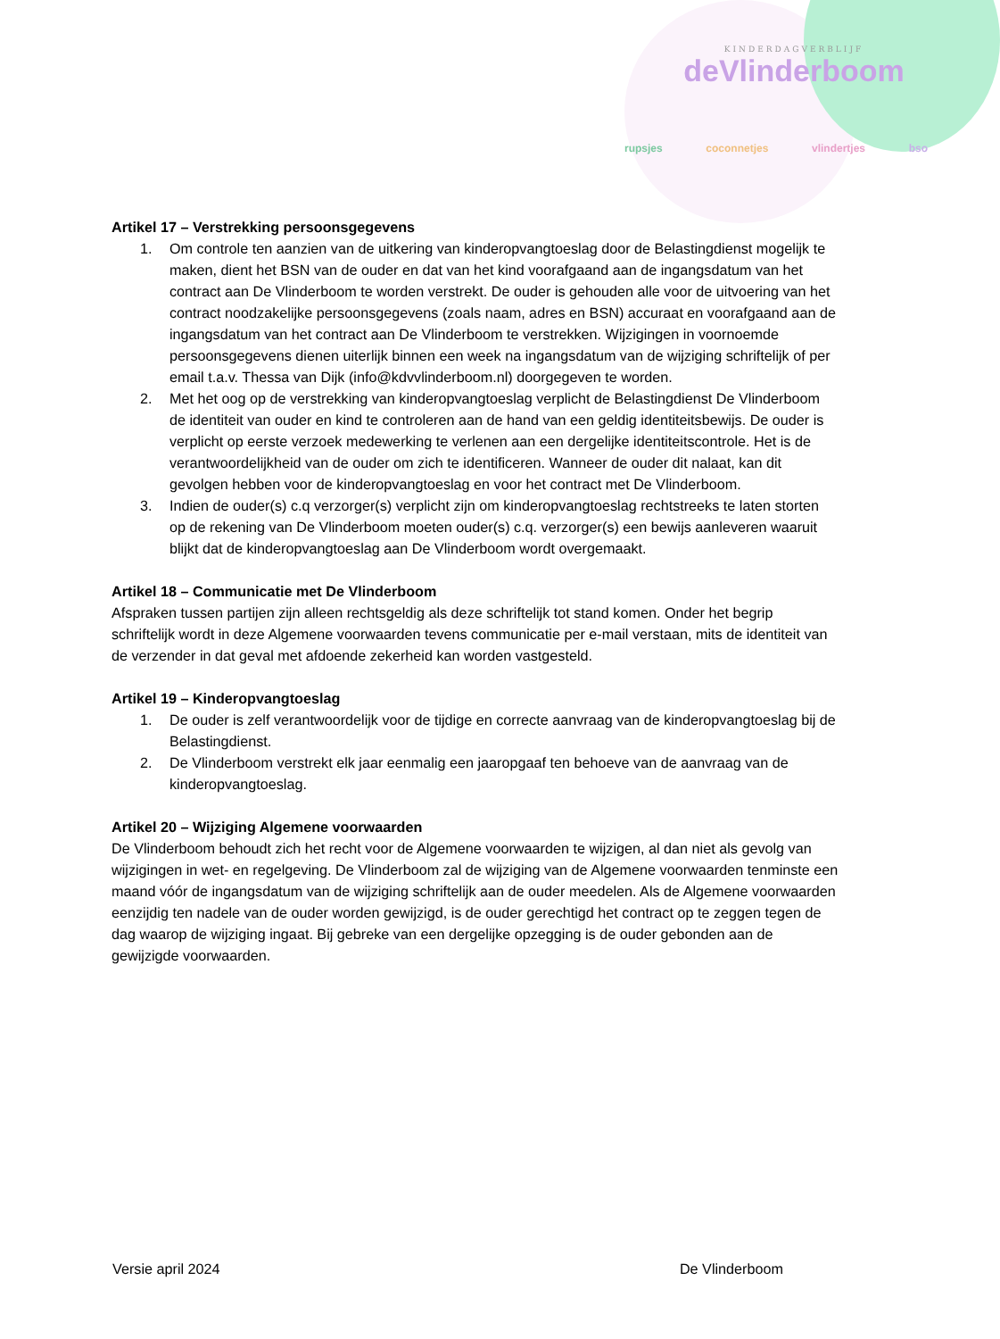KINDERDAGVERBLIJF
deVlinderboom
rupsjes coconnetjes vlindertjes bso
Artikel 17 – Verstrekking persoonsgegevens
1. Om controle ten aanzien van de uitkering van kinderopvangtoeslag door de Belastingdienst mogelijk te maken, dient het BSN van de ouder en dat van het kind voorafgaand aan de ingangsdatum van het contract aan De Vlinderboom te worden verstrekt. De ouder is gehouden alle voor de uitvoering van het contract noodzakelijke persoonsgegevens (zoals naam, adres en BSN) accuraat en voorafgaand aan de ingangsdatum van het contract aan De Vlinderboom te verstrekken. Wijzigingen in voornoemde persoonsgegevens dienen uiterlijk binnen een week na ingangsdatum van de wijziging schriftelijk of per email t.a.v. Thessa van Dijk (info@kdvvlinderboom.nl) doorgegeven te worden.
2. Met het oog op de verstrekking van kinderopvangtoeslag verplicht de Belastingdienst De Vlinderboom de identiteit van ouder en kind te controleren aan de hand van een geldig identiteitsbewijs. De ouder is verplicht op eerste verzoek medewerking te verlenen aan een dergelijke identiteitscontrole. Het is de verantwoordelijkheid van de ouder om zich te identificeren. Wanneer de ouder dit nalaat, kan dit gevolgen hebben voor de kinderopvangtoeslag en voor het contract met De Vlinderboom.
3. Indien de ouder(s) c.q verzorger(s) verplicht zijn om kinderopvangtoeslag rechtstreeks te laten storten op de rekening van De Vlinderboom moeten ouder(s) c.q. verzorger(s) een bewijs aanleveren waaruit blijkt dat de kinderopvangtoeslag aan De Vlinderboom wordt overgemaakt.
Artikel 18 – Communicatie met De Vlinderboom
Afspraken tussen partijen zijn alleen rechtsgeldig als deze schriftelijk tot stand komen. Onder het begrip schriftelijk wordt in deze Algemene voorwaarden tevens communicatie per e-mail verstaan, mits de identiteit van de verzender in dat geval met afdoende zekerheid kan worden vastgesteld.
Artikel 19 – Kinderopvangtoeslag
1. De ouder is zelf verantwoordelijk voor de tijdige en correcte aanvraag van de kinderopvangtoeslag bij de Belastingdienst.
2. De Vlinderboom verstrekt elk jaar eenmalig een jaaropgaaf ten behoeve van de aanvraag van de kinderopvangtoeslag.
Artikel 20 – Wijziging Algemene voorwaarden
De Vlinderboom behoudt zich het recht voor de Algemene voorwaarden te wijzigen, al dan niet als gevolg van wijzigingen in wet- en regelgeving. De Vlinderboom zal de wijziging van de Algemene voorwaarden tenminste een maand vóór de ingangsdatum van de wijziging schriftelijk aan de ouder meedelen. Als de Algemene voorwaarden eenzijdig ten nadele van de ouder worden gewijzigd, is de ouder gerechtigd het contract op te zeggen tegen de dag waarop de wijziging ingaat. Bij gebreke van een dergelijke opzegging is de ouder gebonden aan de gewijzigde voorwaarden.
Versie april 2024 De Vlinderboom